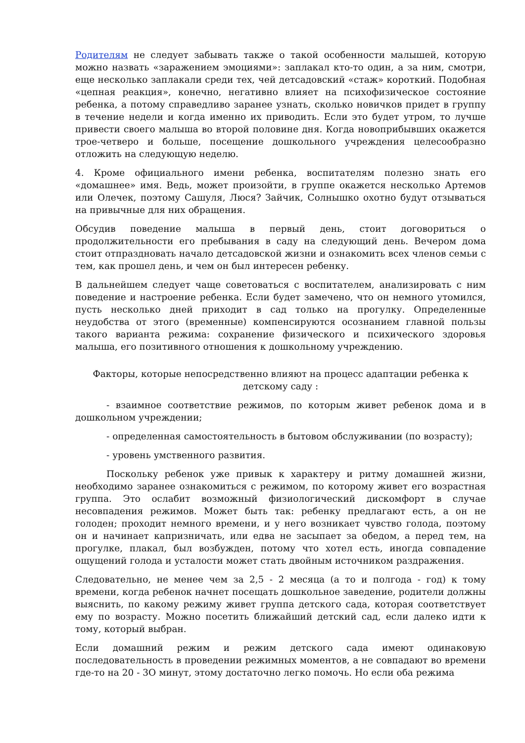Родителям не следует забывать также о такой особенности малышей, которую можно назвать «заражением эмоциями»: заплакал кто-то один, а за ним, смотри, еще несколько заплакали среди тех, чей детсадовский «стаж» короткий. Подобная «цепная реакция», конечно, негативно влияет на психофизическое состояние ребенка, а потому справедливо заранее узнать, сколько новичков придет в группу в течение недели и когда именно их приводить. Если это будет утром, то лучше привести своего малыша во второй половине дня. Когда новоприбывших окажется трое-четверо и больше, посещение дошкольного учреждения целесообразно отложить на следующую неделю.
4. Кроме официального имени ребенка, воспитателям полезно знать его «домашнее» имя. Ведь, может произойти, в группе окажется несколько Артемов или Олечек, поэтому Сашуля, Люся? Зайчик, Солнышко охотно будут отзываться на привычные для них обращения.
Обсудив поведение малыша в первый день, стоит договориться о продолжительности его пребывания в саду на следующий день. Вечером дома стоит отпраздновать начало детсадовской жизни и ознакомить всех членов семьи с тем, как прошел день, и чем он был интересен ребенку.
В дальнейшем следует чаще советоваться с воспитателем, анализировать с ним поведение и настроение ребенка. Если будет замечено, что он немного утомился, пусть несколько дней приходит в сад только на прогулку. Определенные неудобства от этого (временные) компенсируются осознанием главной пользы такого варианта режима: сохранение физического и психического здоровья малыша, его позитивного отношения к дошкольному учреждению.
Факторы, которые непосредственно влияют на процесс адаптации ребенка к детскому саду :
- взаимное соответствие режимов, по которым живет ребенок дома и в дошкольном учреждении;
- определенная самостоятельность в бытовом обслуживании (по возрасту);
- уровень умственного развития.
Поскольку ребенок уже привык к характеру и ритму домашней жизни, необходимо заранее ознакомиться с режимом, по которому живет его возрастная группа. Это ослабит возможный физиологический дискомфорт в случае несовпадения режимов. Может быть так: ребенку предлагают есть, а он не голоден; проходит немного времени, и у него возникает чувство голода, поэтому он и начинает капризничать, или едва не засыпает за обедом, а перед тем, на прогулке, плакал, был возбужден, потому что хотел есть, иногда совпадение ощущений голода и усталости может стать двойным источником раздражения.
Следовательно, не менее чем за 2,5 - 2 месяца (а то и полгода - год) к тому времени, когда ребенок начнет посещать дошкольное заведение, родители должны выяснить, по какому режиму живет группа детского сада, которая соответствует ему по возрасту. Можно посетить ближайший детский сад, если далеко идти к тому, который выбран.
Если домашний режим и режим детского сада имеют одинаковую последовательность в проведении режимных моментов, а не совпадают во времени где-то на 20 - 3О минут, этому достаточно легко помочь. Но если оба режима